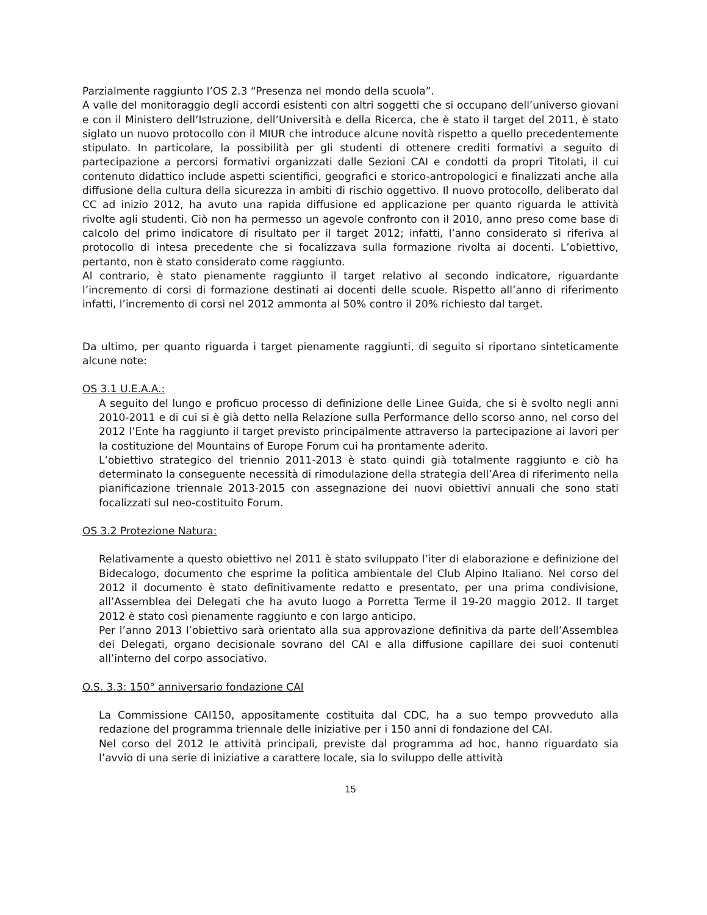Parzialmente raggiunto l’OS 2.3 “Presenza nel mondo della scuola”.
A valle del monitoraggio degli accordi esistenti con altri soggetti che si occupano dell’universo giovani e con il Ministero dell’Istruzione, dell’Università e della Ricerca, che è stato il target del 2011, è stato siglato un nuovo protocollo con il MIUR che introduce alcune novità rispetto a quello precedentemente stipulato. In particolare, la possibilità per gli studenti di ottenere crediti formativi a seguito di partecipazione a percorsi formativi organizzati dalle Sezioni CAI e condotti da propri Titolati, il cui contenuto didattico include aspetti scientifici, geografici e storico-antropologici e finalizzati anche alla diffusione della cultura della sicurezza in ambiti di rischio oggettivo. Il nuovo protocollo, deliberato dal CC ad inizio 2012, ha avuto una rapida diffusione ed applicazione per quanto riguarda le attività rivolte agli studenti. Ciò non ha permesso un agevole confronto con il 2010, anno preso come base di calcolo del primo indicatore di risultato per il target 2012; infatti, l’anno considerato si riferiva al protocollo di intesa precedente che si focalizzava sulla formazione rivolta ai docenti. L’obiettivo, pertanto, non è stato considerato come raggiunto.
Al contrario, è stato pienamente raggiunto il target relativo al secondo indicatore, riguardante l’incremento di corsi di formazione destinati ai docenti delle scuole. Rispetto all’anno di riferimento infatti, l’incremento di corsi nel 2012 ammonta al 50% contro il 20% richiesto dal target.
Da ultimo, per quanto riguarda i target pienamente raggiunti, di seguito si riportano sinteticamente alcune note:
OS 3.1 U.E.A.A.:
A seguito del lungo e proficuo processo di definizione delle Linee Guida, che si è svolto negli anni 2010-2011 e di cui si è già detto nella Relazione sulla Performance dello scorso anno, nel corso del 2012 l’Ente ha raggiunto il target previsto principalmente attraverso la partecipazione ai lavori per la costituzione del Mountains of Europe Forum cui ha prontamente aderito.
L’obiettivo strategico del triennio 2011-2013 è stato quindi già totalmente raggiunto e ciò ha determinato la conseguente necessità di rimodulazione della strategia dell’Area di riferimento nella pianificazione triennale 2013-2015 con assegnazione dei nuovi obiettivi annuali che sono stati focalizzati sul neo-costituito Forum.
OS 3.2 Protezione Natura:
Relativamente a questo obiettivo nel 2011 è stato sviluppato l’iter di elaborazione e definizione del Bidecalogo, documento che esprime la politica ambientale del Club Alpino Italiano. Nel corso del 2012 il documento è stato definitivamente redatto e presentato, per una prima condivisione, all’Assemblea dei Delegati che ha avuto luogo a Porretta Terme il 19-20 maggio 2012. Il target 2012 è stato così pienamente raggiunto e con largo anticipo.
Per l’anno 2013 l’obiettivo sarà orientato alla sua approvazione definitiva da parte dell’Assemblea dei Delegati, organo decisionale sovrano del CAI e alla diffusione capillare dei suoi contenuti all’interno del corpo associativo.
O.S. 3.3: 150° anniversario fondazione CAI
La Commissione CAI150, appositamente costituita dal CDC, ha a suo tempo provveduto alla redazione del programma triennale delle iniziative per i 150 anni di fondazione del CAI.
Nel corso del 2012 le attività principali, previste dal programma ad hoc, hanno riguardato sia l’avvio di una serie di iniziative a carattere locale, sia lo sviluppo delle attività
15